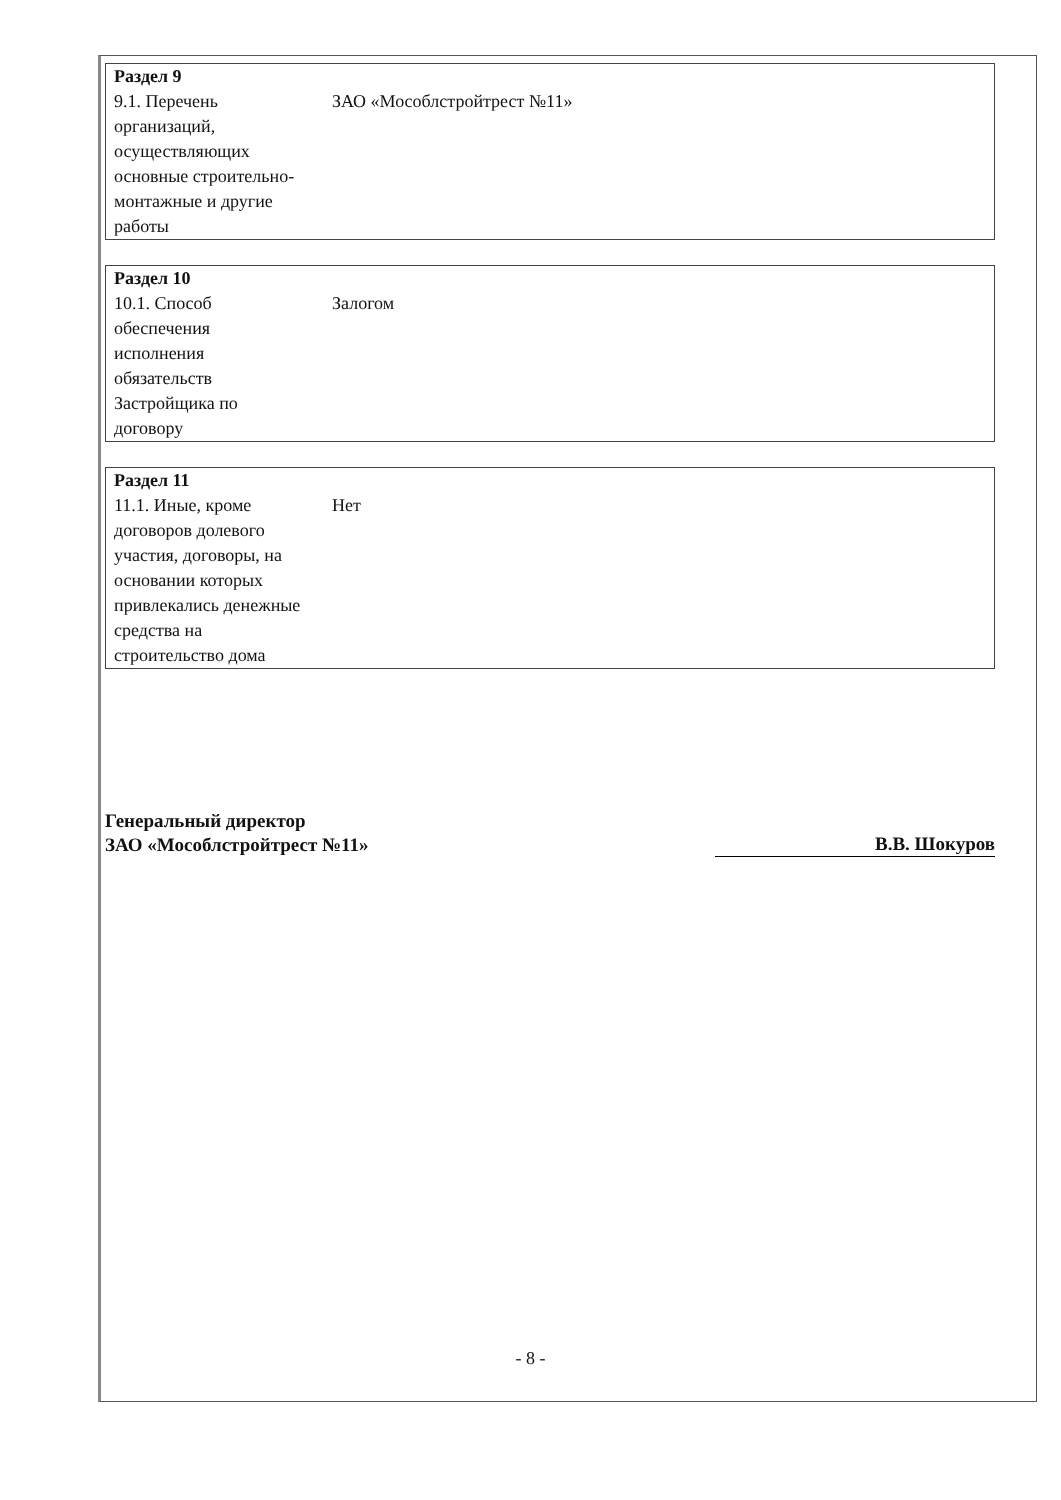| Раздел 9 | |
| 9.1. Перечень организаций, осуществляющих основные строительно-монтажные и другие работы | ЗАО «Мособлстройтрест №11» |
| Раздел 10 | |
| 10.1. Способ обеспечения исполнения обязательств Застройщика по договору | Залогом |
| Раздел 11 | |
| 11.1. Иные, кроме договоров долевого участия, договоры, на основании которых привлекались денежные средства на строительство дома | Нет |
Генеральный директор
ЗАО «Мособлстройтрест №11»
В.В. Шокуров
- 8 -